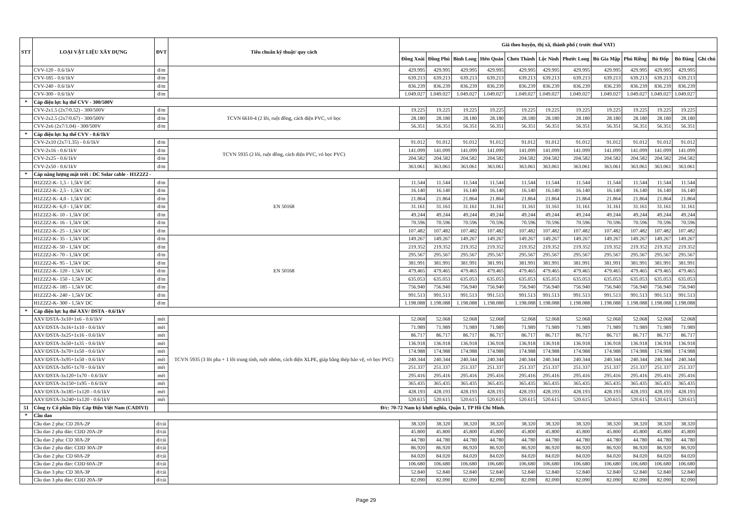| STT | LOẠI VẬT LIỆU XÂY DỰNG | ĐVT | Tiêu chuẩn kỹ thuật/ quy cách | Giá theo huyện, thị xã, thành phố ( trước thuế VAT) | | | | | | | | | | | |
| --- | --- | --- | --- | --- | --- | --- | --- | --- | --- | --- | --- | --- | --- | --- | --- |
| | | | | Đồng Xoài | Đồng Phú | Bình Long | Hớn Quản | Chơn Thành | Lộc Ninh | Phước Long | Bù Gia Mập | Phú Riềng | Bù Đốp | Bù Đăng | Ghi chú |
| | CVV-120 - 0.6/1kV | đ/m | | 429.995 | 429.995 | 429.995 | 429.995 | 429.995 | 429.995 | 429.995 | 429.995 | 429.995 | 429.995 | 429.995 | |
| | CVV-185 - 0.6/1kV | đ/m | | 639.213 | 639.213 | 639.213 | 639.213 | 639.213 | 639.213 | 639.213 | 639.213 | 639.213 | 639.213 | 639.213 | |
| | CVV-240 - 0.6/1kV | đ/m | | 836.239 | 836.239 | 836.239 | 836.239 | 836.239 | 836.239 | 836.239 | 836.239 | 836.239 | 836.239 | 836.239 | |
| | CVV-300 - 0.6/1kV | đ/m | | 1.049.027 | 1.049.027 | 1.049.027 | 1.049.027 | 1.049.027 | 1.049.027 | 1.049.027 | 1.049.027 | 1.049.027 | 1.049.027 | 1.049.027 | |
| * | Cáp điện lực hạ thế CVV - 300/500V | | | | | | | | | | | | | | |
| | CVV-2x1.5 (2x7/0.52) - 300/500V | đ/m | TCVN 6610-4 (2 lõi, ruột đồng, cách điện PVC, vỏ bọc | 19.225 | 19.225 | 19.225 | 19.225 | 19.225 | 19.225 | 19.225 | 19.225 | 19.225 | 19.225 | 19.225 | |
| | CVV-2x2.5 (2x7/0.67) - 300/500V | đ/m | | 28.180 | 28.180 | 28.180 | 28.180 | 28.180 | 28.180 | 28.180 | 28.180 | 28.180 | 28.180 | 28.180 | |
| | CVV-2x6 (2x7/1.04) - 300/500V | đ/m | | 56.351 | 56.351 | 56.351 | 56.351 | 56.351 | 56.351 | 56.351 | 56.351 | 56.351 | 56.351 | 56.351 | |
| * | Cáp điện lực hạ thế CVV - 0.6/1kV | | | | | | | | | | | | | | |
| | CVV-2x10 (2x7/1.35) - 0.6/1kV | đ/m | TCVN 5935 (2 lõi, ruột đồng, cách điện PVC, vỏ bọc PVC) | 91.012 | 91.012 | 91.012 | 91.012 | 91.012 | 91.012 | 91.012 | 91.012 | 91.012 | 91.012 | 91.012 | |
| | CVV-2x16 - 0.6/1kV | đ/m | | 141.099 | 141.099 | 141.099 | 141.099 | 141.099 | 141.099 | 141.099 | 141.099 | 141.099 | 141.099 | 141.099 | |
| | CVV-2x25 - 0.6/1kV | đ/m | | 204.582 | 204.582 | 204.582 | 204.582 | 204.582 | 204.582 | 204.582 | 204.582 | 204.582 | 204.582 | 204.582 | |
| | CVV-2x50 - 0.6/1kV | đ/m | | 363.061 | 363.061 | 363.061 | 363.061 | 363.061 | 363.061 | 363.061 | 363.061 | 363.061 | 363.061 | 363.061 | |
| * | Cáp năng lượng mặt trời : DC Solar cable - H1Z2Z2 - | | | | | | | | | | | | | | |
| | H1Z2Z2-K- 1,5 - 1,5kV DC | đ/m | EN 50168 | 11.544 | 11.544 | 11.544 | 11.544 | 11.544 | 11.544 | 11.544 | 11.544 | 11.544 | 11.544 | 11.544 | |
| | H1Z2Z2-K- 2,5 - 1,5kV DC | đ/m | | 16.140 | 16.140 | 16.140 | 16.140 | 16.140 | 16.140 | 16.140 | 16.140 | 16.140 | 16.140 | 16.140 | |
| | H1Z2Z2-K- 4,0 - 1,5kV DC | đ/m | | 21.864 | 21.864 | 21.864 | 21.864 | 21.864 | 21.864 | 21.864 | 21.864 | 21.864 | 21.864 | 21.864 | |
| | H1Z2Z2-K- 6,0 - 1,5kV DC | đ/m | | 31.161 | 31.161 | 31.161 | 31.161 | 31.161 | 31.161 | 31.161 | 31.161 | 31.161 | 31.161 | 31.161 | |
| | H1Z2Z2-K- 10 - 1,5kV DC | đ/m | | 49.244 | 49.244 | 49.244 | 49.244 | 49.244 | 49.244 | 49.244 | 49.244 | 49.244 | 49.244 | 49.244 | |
| | H1Z2Z2-K- 16 - 1,5kV DC | đ/m | | 70.596 | 70.596 | 70.596 | 70.596 | 70.596 | 70.596 | 70.596 | 70.596 | 70.596 | 70.596 | 70.596 | |
| | H1Z2Z2-K- 25 - 1,5kV DC | đ/m | | 107.482 | 107.482 | 107.482 | 107.482 | 107.482 | 107.482 | 107.482 | 107.482 | 107.482 | 107.482 | 107.482 | |
| | H1Z2Z2-K- 35 - 1,5kV DC | đ/m | EN 50168 | 149.267 | 149.267 | 149.267 | 149.267 | 149.267 | 149.267 | 149.267 | 149.267 | 149.267 | 149.267 | 149.267 | |
| | H1Z2Z2-K- 50 - 1,5kV DC | đ/m | | 219.352 | 219.352 | 219.352 | 219.352 | 219.352 | 219.352 | 219.352 | 219.352 | 219.352 | 219.352 | 219.352 | |
| | H1Z2Z2-K- 70 - 1,5kV DC | đ/m | | 295.567 | 295.567 | 295.567 | 295.567 | 295.567 | 295.567 | 295.567 | 295.567 | 295.567 | 295.567 | 295.567 | |
| | H1Z2Z2-K- 95 - 1,5kV DC | đ/m | | 381.991 | 381.991 | 381.991 | 381.991 | 381.991 | 381.991 | 381.991 | 381.991 | 381.991 | 381.991 | 381.991 | |
| | H1Z2Z2-K- 120 - 1,5kV DC | đ/m | | 479.465 | 479.465 | 479.465 | 479.465 | 479.465 | 479.465 | 479.465 | 479.465 | 479.465 | 479.465 | 479.465 | |
| | H1Z2Z2-K- 150 - 1,5kV DC | đ/m | | 635.053 | 635.053 | 635.053 | 635.053 | 635.053 | 635.053 | 635.053 | 635.053 | 635.053 | 635.053 | 635.053 | |
| | H1Z2Z2-K- 185 - 1,5kV DC | đ/m | | 756.940 | 756.940 | 756.940 | 756.940 | 756.940 | 756.940 | 756.940 | 756.940 | 756.940 | 756.940 | 756.940 | |
| | H1Z2Z2-K- 240 - 1,5kV DC | đ/m | | 991.513 | 991.513 | 991.513 | 991.513 | 991.513 | 991.513 | 991.513 | 991.513 | 991.513 | 991.513 | 991.513 | |
| | H1Z2Z2-K- 300 - 1,5kV DC | đ/m | | 1.198.088 | 1.198.088 | 1.198.088 | 1.198.088 | 1.198.088 | 1.198.088 | 1.198.088 | 1.198.088 | 1.198.088 | 1.198.088 | 1.198.088 | |
| * | Cáp điện lực hạ thế AXV/ DSTA - 0.6/1kV | | | | | | | | | | | | | | |
| | AXV/DSTA-3x10+1x6 - 0.6/1kV | mét | TCVN 5935 (3 lõi pha + 1 lõi trung tính, ruột nhôm, cách điện XLPE, giáp băng thép bảo vệ, vỏ bọc PVC) | 52.068 | 52.068 | 52.068 | 52.068 | 52.068 | 52.068 | 52.068 | 52.068 | 52.068 | 52.068 | 52.068 | |
| | AXV/DSTA-3x16+1x10 - 0.6/1kV | mét | | 71.989 | 71.989 | 71.989 | 71.989 | 71.989 | 71.989 | 71.989 | 71.989 | 71.989 | 71.989 | 71.989 | |
| | AXV/DSTA-3x25+1x16 - 0.6/1kV | mét | | 86.717 | 86.717 | 86.717 | 86.717 | 86.717 | 86.717 | 86.717 | 86.717 | 86.717 | 86.717 | 86.717 | |
| | AXV/DSTA-3x50+1x35 - 0.6/1kV | mét | | 136.918 | 136.918 | 136.918 | 136.918 | 136.918 | 136.918 | 136.918 | 136.918 | 136.918 | 136.918 | 136.918 | |
| | AXV/DSTA-3x70+1x50 - 0.6/1kV | mét | | 174.988 | 174.988 | 174.988 | 174.988 | 174.988 | 174.988 | 174.988 | 174.988 | 174.988 | 174.988 | 174.988 | |
| | AXV/DSTA-3x95+1x50 - 0.6/1kV | mét | | 240.344 | 240.344 | 240.344 | 240.344 | 240.344 | 240.344 | 240.344 | 240.344 | 240.344 | 240.344 | 240.344 | |
| | AXV/DSTA-3x95+1x70 - 0.6/1kV | mét | | 251.337 | 251.337 | 251.337 | 251.337 | 251.337 | 251.337 | 251.337 | 251.337 | 251.337 | 251.337 | 251.337 | |
| | AXV/DSTA-3x120+1x70 - 0.6/1kV | mét | | 295.416 | 295.416 | 295.416 | 295.416 | 295.416 | 295.416 | 295.416 | 295.416 | 295.416 | 295.416 | 295.416 | |
| | AXV/DSTA-3x150+1x95 - 0.6/1kV | mét | | 365.435 | 365.435 | 365.435 | 365.435 | 365.435 | 365.435 | 365.435 | 365.435 | 365.435 | 365.435 | 365.435 | |
| | AXV/DSTA-3x185+1x120 - 0.6/1kV | mét | | 428.193 | 428.193 | 428.193 | 428.193 | 428.193 | 428.193 | 428.193 | 428.193 | 428.193 | 428.193 | 428.193 | |
| | AXV/DSTA-3x240+1x120 - 0.6/1kV | mét | | 520.615 | 520.615 | 520.615 | 520.615 | 520.615 | 520.615 | 520.615 | 520.615 | 520.615 | 520.615 | 520.615 | |
| 51 | Công ty Cổ phần Dây Cáp Điện Việt Nam (CADIVI) | | Đ/c: 70-72 Nam kỳ khởi nghĩa, Quận 1, TP Hồ Chí Minh. | | | | | | | | | | | | |
| * | Cầu dao | | | | | | | | | | | | | | |
| | Cầu dao 2 pha: CD 20A-2P | đ/cái | | 38.320 | 38.320 | 38.320 | 38.320 | 38.320 | 38.320 | 38.320 | 38.320 | 38.320 | 38.320 | 38.320 | |
| | Cầu dao 2 pha đảo: CDD 20A-2P | đ/cái | | 45.800 | 45.800 | 45.800 | 45.800 | 45.800 | 45.800 | 45.800 | 45.800 | 45.800 | 45.800 | 45.800 | |
| | Cầu dao 2 pha: CD 30A-2P | đ/cái | | 44.780 | 44.780 | 44.780 | 44.780 | 44.780 | 44.780 | 44.780 | 44.780 | 44.780 | 44.780 | 44.780 | |
| | Cầu dao 2 pha đảo: CDD 30A-2P | đ/cái | | 86.920 | 86.920 | 86.920 | 86.920 | 86.920 | 86.920 | 86.920 | 86.920 | 86.920 | 86.920 | 86.920 | |
| | Cầu dao 2 pha: CD 60A-2P | đ/cái | | 84.020 | 84.020 | 84.020 | 84.020 | 84.020 | 84.020 | 84.020 | 84.020 | 84.020 | 84.020 | 84.020 | |
| | Cầu dao 2 pha đảo: CDD 60A-2P | đ/cái | | 106.680 | 106.680 | 106.680 | 106.680 | 106.680 | 106.680 | 106.680 | 106.680 | 106.680 | 106.680 | 106.680 | |
| | Cầu dao 3 pha: CD 30A-3P | đ/cái | | 52.840 | 52.840 | 52.840 | 52.840 | 52.840 | 52.840 | 52.840 | 52.840 | 52.840 | 52.840 | 52.840 | |
| | Cầu dao 3 pha đảo: CDD 20A-3P | đ/cái | | 82.090 | 82.090 | 82.090 | 82.090 | 82.090 | 82.090 | 82.090 | 82.090 | 82.090 | 82.090 | 82.090 | |
Page 29